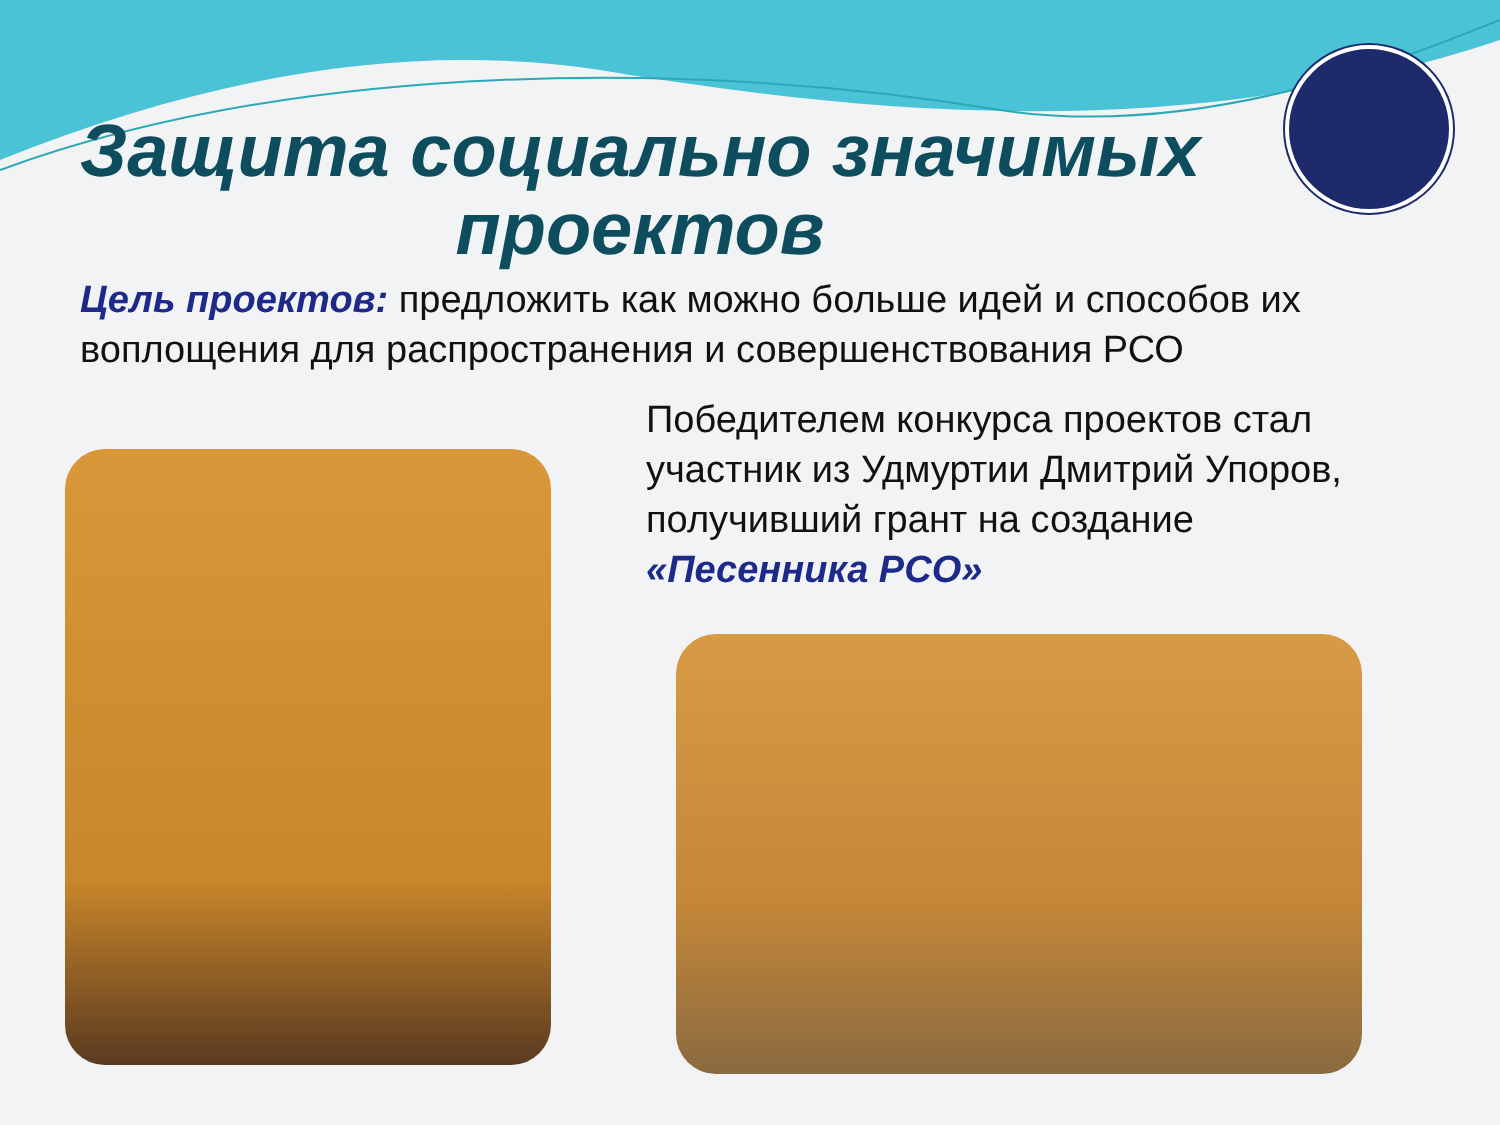Защита социально значимых проектов
Цель проектов: предложить как можно больше идей и способов их воплощения для распространения и совершенствования РСО
Победителем конкурса проектов стал участник из Удмуртии Дмитрий Упоров, получивший грант на создание «Песенника РСО»